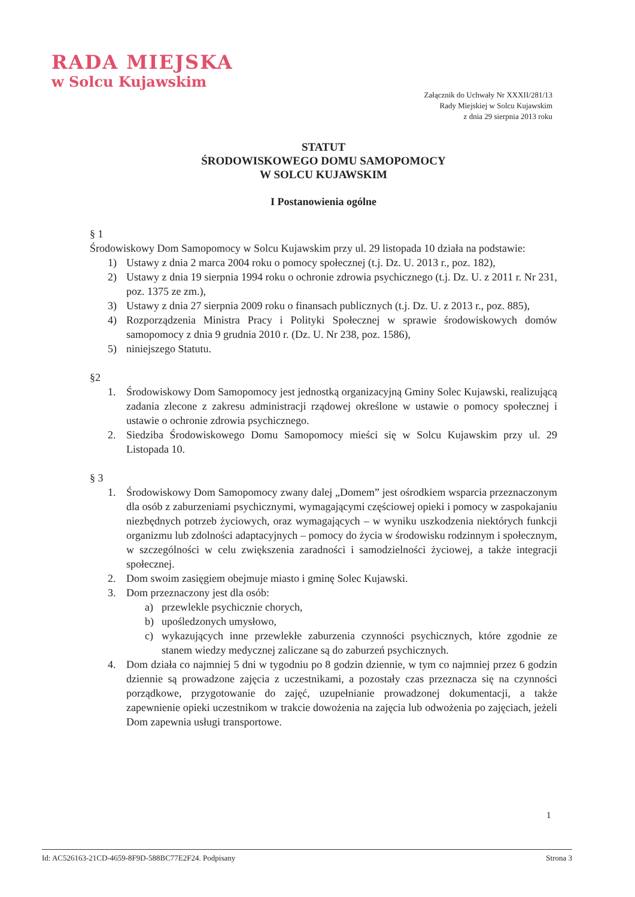RADA MIEJSKA
w Solcu Kujawskim
Załącznik do Uchwały Nr XXXII/281/13
Rady Miejskiej w Solcu Kujawskim
z dnia 29 sierpnia 2013 roku
STATUT
ŚRODOWISKOWEGO DOMU SAMOPOMOCY
W SOLCU KUJAWSKIM
I Postanowienia ogólne
§ 1
Środowiskowy Dom Samopomocy w Solcu Kujawskim przy ul. 29 listopada 10 działa na podstawie:
1) Ustawy z dnia 2 marca 2004 roku o pomocy społecznej (t.j. Dz. U. 2013 r., poz. 182),
2) Ustawy z dnia 19 sierpnia 1994 roku o ochronie zdrowia psychicznego (t.j. Dz. U. z 2011 r. Nr 231, poz. 1375 ze zm.),
3) Ustawy z dnia 27 sierpnia 2009 roku o finansach publicznych (t.j. Dz. U. z 2013 r., poz. 885),
4) Rozporządzenia Ministra Pracy i Polityki Społecznej w sprawie środowiskowych domów samopomocy z dnia 9 grudnia 2010 r. (Dz. U. Nr 238, poz. 1586),
5) niniejszego Statutu.
§2
1. Środowiskowy Dom Samopomocy jest jednostką organizacyjną Gminy Solec Kujawski, realizującą zadania zlecone z zakresu administracji rządowej określone w ustawie o pomocy społecznej i ustawie o ochronie zdrowia psychicznego.
2. Siedziba Środowiskowego Domu Samopomocy mieści się w Solcu Kujawskim przy ul. 29 Listopada 10.
§ 3
1. Środowiskowy Dom Samopomocy zwany dalej „Domem” jest ośrodkiem wsparcia przeznaczonym dla osób z zaburzeniami psychicznymi, wymagającymi częściowej opieki i pomocy w zaspokajaniu niezbędnych potrzeb życiowych, oraz wymagających – w wyniku uszkodzenia niektórych funkcji organizmu lub zdolności adaptacyjnych – pomocy do życia w środowisku rodzinnym i społecznym, w szczególności w celu zwiększenia zaradności i samodzielności życiowej, a także integracji społecznej.
2. Dom swoim zasięgiem obejmuje miasto i gminę Solec Kujawski.
3. Dom przeznaczony jest dla osób:
a) przewlekle psychicznie chorych,
b) upośledzonych umysłowo,
c) wykazujących inne przewlekłe zaburzenia czynności psychicznych, które zgodnie ze stanem wiedzy medycznej zaliczane są do zaburzeń psychicznych.
4. Dom działa co najmniej 5 dni w tygodniu po 8 godzin dziennie, w tym co najmniej przez 6 godzin dziennie są prowadzone zajęcia z uczestnikami, a pozostały czas przeznacza się na czynności porządkowe, przygotowanie do zajęć, uzupełnianie prowadzonej dokumentacji, a także zapewnienie opieki uczestnikom w trakcie dowożenia na zajęcia lub odwożenia po zajęciach, jeżeli Dom zapewnia usługi transportowe.
1
Id: AC526163-21CD-4659-8F9D-588BC77E2F24. Podpisany Strona 3